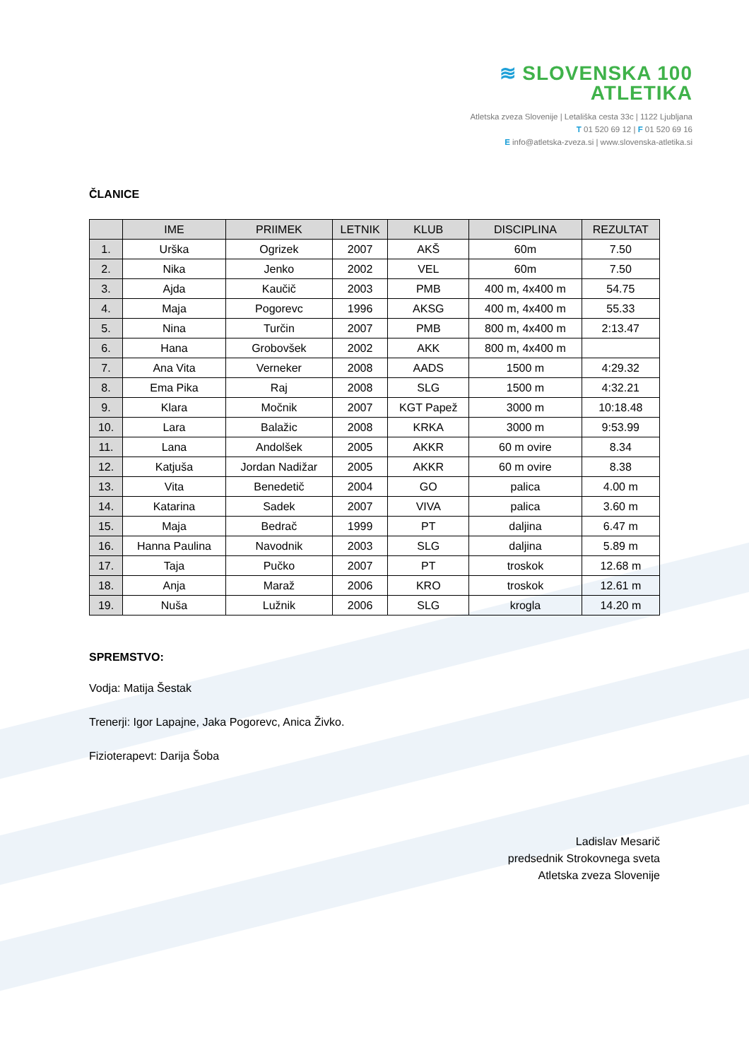≋ SLOVENSKA 100
ATLETIKA
Atletska zveza Slovenije | Letališka cesta 33c | 1122 Ljubljana
T 01 520 69 12 | F 01 520 69 16
E info@atletska-zveza.si | www.slovenska-atletika.si
ČLANICE
| | IME | PRIIMEK | LETNIK | KLUB | DISCIPLINA | REZULTAT |
| --- | --- | --- | --- | --- | --- | --- |
| 1. | Urška | Ogrizek | 2007 | AKŠ | 60m | 7.50 |
| 2. | Nika | Jenko | 2002 | VEL | 60m | 7.50 |
| 3. | Ajda | Kaučič | 2003 | PMB | 400 m, 4x400 m | 54.75 |
| 4. | Maja | Pogorevc | 1996 | AKSG | 400 m, 4x400 m | 55.33 |
| 5. | Nina | Turčin | 2007 | PMB | 800 m, 4x400 m | 2:13.47 |
| 6. | Hana | Grobovšek | 2002 | AKK | 800 m, 4x400 m | |
| 7. | Ana Vita | Verneker | 2008 | AADS | 1500 m | 4:29.32 |
| 8. | Ema Pika | Raj | 2008 | SLG | 1500 m | 4:32.21 |
| 9. | Klara | Močnik | 2007 | KGT Papež | 3000 m | 10:18.48 |
| 10. | Lara | Balažic | 2008 | KRKA | 3000 m | 9:53.99 |
| 11. | Lana | Andolšek | 2005 | AKKR | 60 m ovire | 8.34 |
| 12. | Katjuša | Jordan Nadižar | 2005 | AKKR | 60 m ovire | 8.38 |
| 13. | Vita | Benedetič | 2004 | GO | palica | 4.00 m |
| 14. | Katarina | Sadek | 2007 | VIVA | palica | 3.60 m |
| 15. | Maja | Bedrač | 1999 | PT | daljina | 6.47 m |
| 16. | Hanna Paulina | Navodnik | 2003 | SLG | daljina | 5.89 m |
| 17. | Taja | Pučko | 2007 | PT | troskok | 12.68 m |
| 18. | Anja | Maraž | 2006 | KRO | troskok | 12.61 m |
| 19. | Nuša | Lužnik | 2006 | SLG | krogla | 14.20 m |
SPREMSTVO:
Vodja: Matija Šestak
Trenerji: Igor Lapajne, Jaka Pogorevc, Anica Živko.
Fizioterapevt: Darija Šoba
Ladislav Mesarič
predsednik Strokovnega sveta
Atletska zveza Slovenije